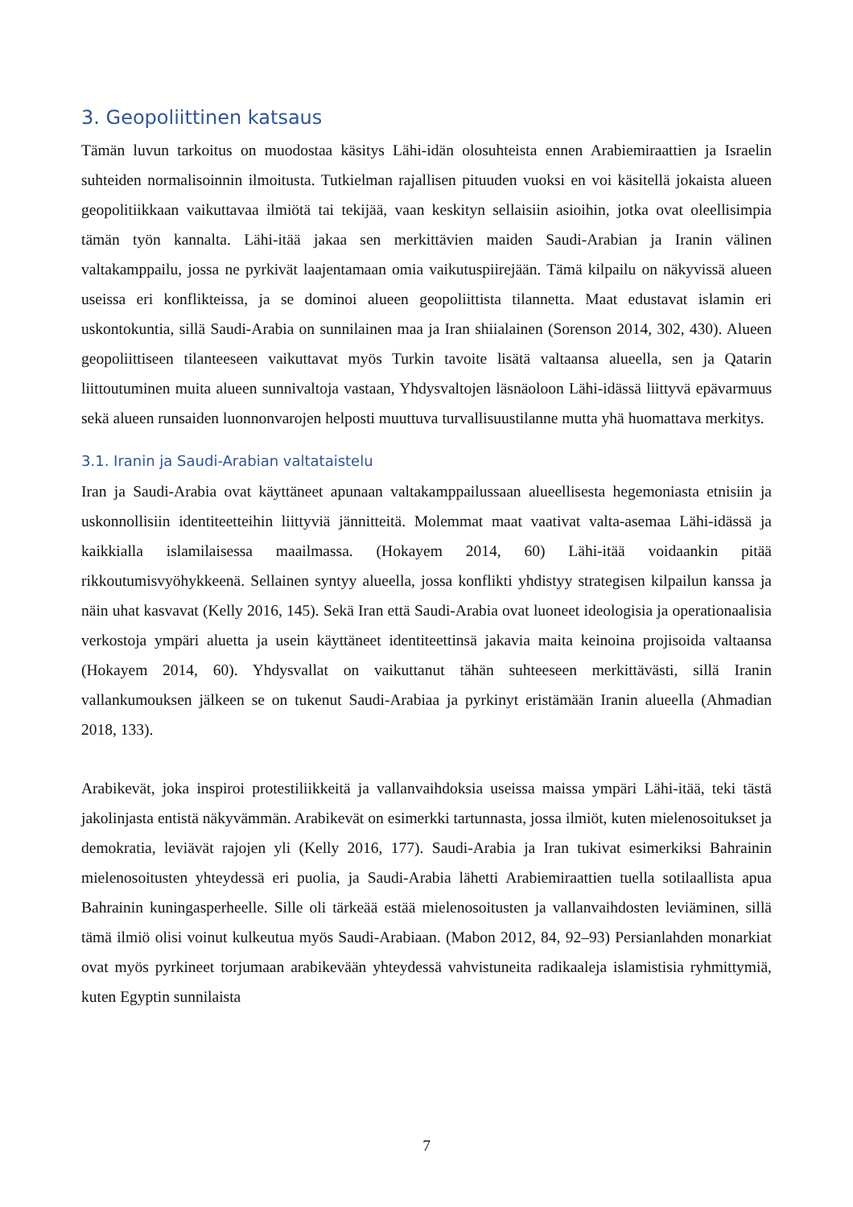3. Geopoliittinen katsaus
Tämän luvun tarkoitus on muodostaa käsitys Lähi-idän olosuhteista ennen Arabiemiraattien ja Israelin suhteiden normalisoinnin ilmoitusta. Tutkielman rajallisen pituuden vuoksi en voi käsitellä jokaista alueen geopolitiikkaan vaikuttavaa ilmiötä tai tekijää, vaan keskityn sellaisiin asioihin, jotka ovat oleellisimpia tämän työn kannalta. Lähi-itää jakaa sen merkittävien maiden Saudi-Arabian ja Iranin välinen valtakamppailu, jossa ne pyrkivät laajentamaan omia vaikutuspiirejään. Tämä kilpailu on näkyvissä alueen useissa eri konflikteissa, ja se dominoi alueen geopoliittista tilannetta. Maat edustavat islamin eri uskontokuntia, sillä Saudi-Arabia on sunnilainen maa ja Iran shiialainen (Sorenson 2014, 302, 430). Alueen geopoliittiseen tilanteeseen vaikuttavat myös Turkin tavoite lisätä valtaansa alueella, sen ja Qatarin liittoutuminen muita alueen sunnivaltoja vastaan, Yhdysvaltojen läsnäoloon Lähi-idässä liittyvä epävarmuus sekä alueen runsaiden luonnonvarojen helposti muuttuva turvallisuustilanne mutta yhä huomattava merkitys.
3.1. Iranin ja Saudi-Arabian valtataistelu
Iran ja Saudi-Arabia ovat käyttäneet apunaan valtakamppailussaan alueellisesta hegemoniasta etnisiin ja uskonnollisiin identiteetteihin liittyviä jännitteitä. Molemmat maat vaativat valta-asemaa Lähi-idässä ja kaikkialla islamilaisessa maailmassa. (Hokayem 2014, 60) Lähi-itää voidaankin pitää rikkoutumisvyöhykkeenä. Sellainen syntyy alueella, jossa konflikti yhdistyy strategisen kilpailun kanssa ja näin uhat kasvavat (Kelly 2016, 145). Sekä Iran että Saudi-Arabia ovat luoneet ideologisia ja operationaalisia verkostoja ympäri aluetta ja usein käyttäneet identiteettinsä jakavia maita keinoina projisoida valtaansa (Hokayem 2014, 60). Yhdysvallat on vaikuttanut tähän suhteeseen merkittävästi, sillä Iranin vallankumouksen jälkeen se on tukenut Saudi-Arabiaa ja pyrkinyt eristämään Iranin alueella (Ahmadian 2018, 133).
Arabikevät, joka inspiroi protestiliikkeitä ja vallanvaihdoksia useissa maissa ympäri Lähi-itää, teki tästä jakolinjasta entistä näkyvämmän. Arabikevät on esimerkki tartunnasta, jossa ilmiöt, kuten mielenosoitukset ja demokratia, leviävät rajojen yli (Kelly 2016, 177). Saudi-Arabia ja Iran tukivat esimerkiksi Bahrainin mielenosoitusten yhteydessä eri puolia, ja Saudi-Arabia lähetti Arabiemiraattien tuella sotilaallista apua Bahrainin kuningasperheelle. Sille oli tärkeää estää mielenosoitusten ja vallanvaihdosten leviäminen, sillä tämä ilmiö olisi voinut kulkeutua myös Saudi-Arabiaan. (Mabon 2012, 84, 92–93) Persianlahden monarkiat ovat myös pyrkineet torjumaan arabikevään yhteydessä vahvistuneita radikaaleja islamistisia ryhmittymiä, kuten Egyptin sunnilaista
7